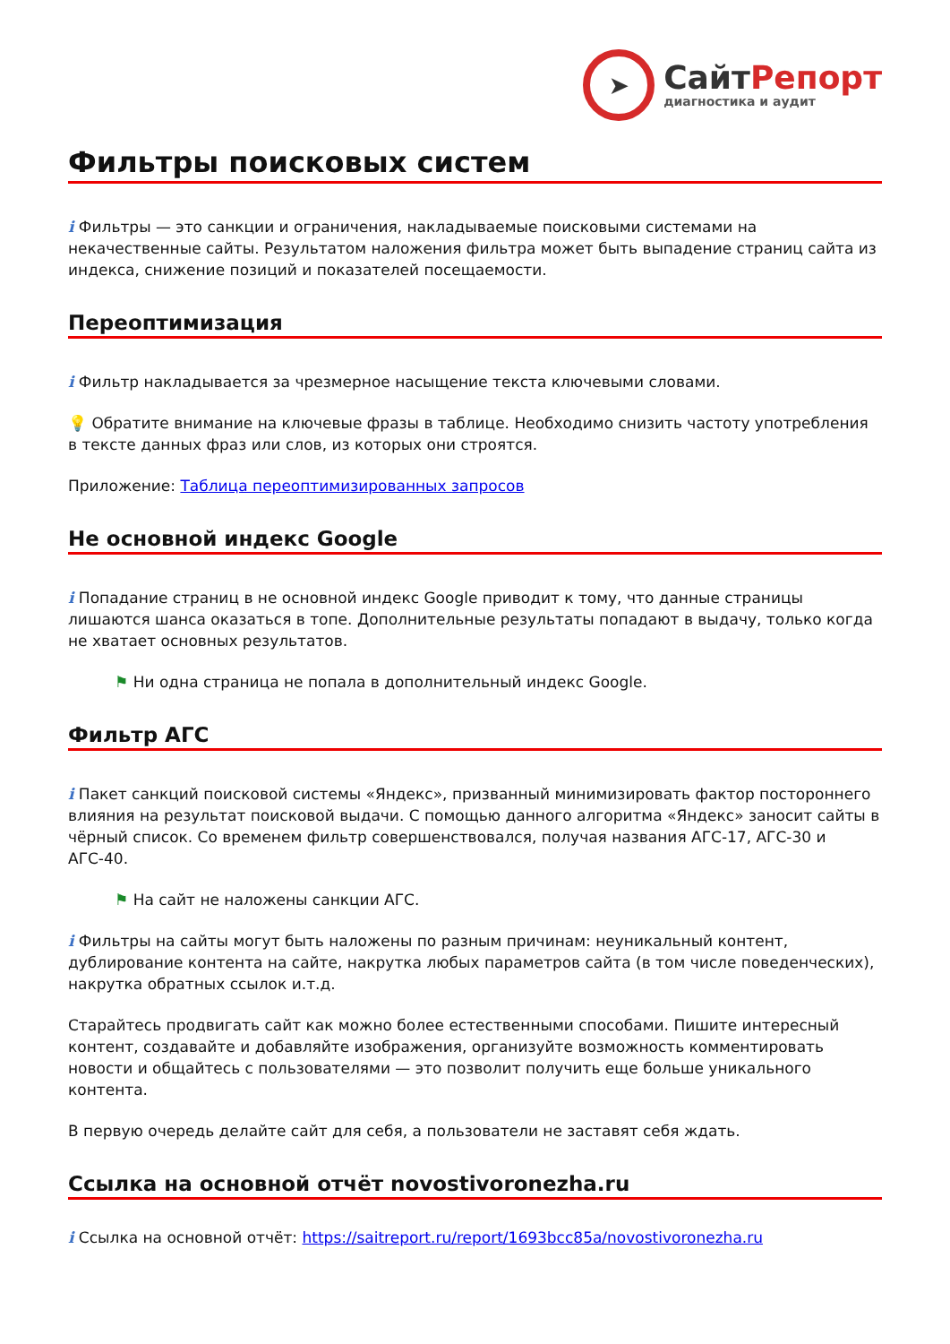➤
СайтРепорт
диагностика и аудит
Фильтры поисковых систем
i Фильтры — это санкции и ограничения, накладываемые поисковыми системами на некачественные сайты. Результатом наложения фильтра может быть выпадение страниц сайта из индекса, снижение позиций и показателей посещаемости.
Переоптимизация
i Фильтр накладывается за чрезмерное насыщение текста ключевыми словами.
💡 Обратите внимание на ключевые фразы в таблице. Необходимо снизить частоту употребления в тексте данных фраз или слов, из которых они строятся.
Приложение: Таблица переоптимизированных запросов
Не основной индекс Google
i Попадание страниц в не основной индекс Google приводит к тому, что данные страницы лишаются шанса оказаться в топе. Дополнительные результаты попадают в выдачу, только когда не хватает основных результатов.
⚑ Ни одна страница не попала в дополнительный индекс Google.
Фильтр АГС
i Пакет санкций поисковой системы «Яндекс», призванный минимизировать фактор постороннего влияния на результат поисковой выдачи. С помощью данного алгоритма «Яндекс» заносит сайты в чёрный список. Со временем фильтр совершенствовался, получая названия АГС-17, АГС-30 и АГС-40.
⚑ На сайт не наложены санкции АГС.
i Фильтры на сайты могут быть наложены по разным причинам: неуникальный контент, дублирование контента на сайте, накрутка любых параметров сайта (в том числе поведенческих), накрутка обратных ссылок и.т.д.
Старайтесь продвигать сайт как можно более естественными способами. Пишите интересный контент, создавайте и добавляйте изображения, организуйте возможность комментировать новости и общайтесь с пользователями — это позволит получить еще больше уникального контента.
В первую очередь делайте сайт для себя, а пользователи не заставят себя ждать.
Ссылка на основной отчёт novostivoronezha.ru
i Ссылка на основной отчёт: https://saitreport.ru/report/1693bcc85a/novostivoronezha.ru